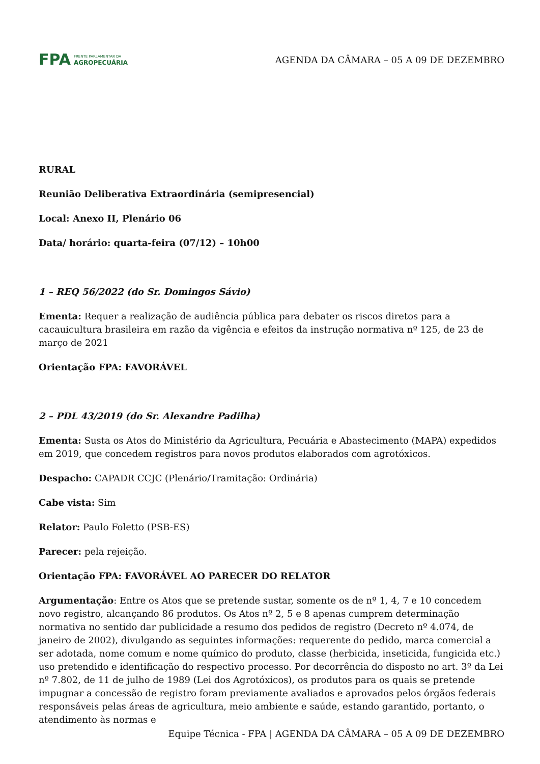FPA FRENTE PARLAMENTAR DA
AGROPECUÁRIA
AGENDA DA CÂMARA – 05 A 09 DE DEZEMBRO
RURAL
Reunião Deliberativa Extraordinária (semipresencial)
Local: Anexo II, Plenário 06
Data/ horário: quarta-feira (07/12) – 10h00
1 – REQ 56/2022 (do Sr. Domingos Sávio)
Ementa: Requer a realização de audiência pública para debater os riscos diretos para a cacauicultura brasileira em razão da vigência e efeitos da instrução normativa nº 125, de 23 de março de 2021
Orientação FPA: FAVORÁVEL
2 – PDL 43/2019 (do Sr. Alexandre Padilha)
Ementa: Susta os Atos do Ministério da Agricultura, Pecuária e Abastecimento (MAPA) expedidos em 2019, que concedem registros para novos produtos elaborados com agrotóxicos.
Despacho: CAPADR CCJC (Plenário/Tramitação: Ordinária)
Cabe vista: Sim
Relator: Paulo Foletto (PSB-ES)
Parecer: pela rejeição.
Orientação FPA: FAVORÁVEL AO PARECER DO RELATOR
Argumentação: Entre os Atos que se pretende sustar, somente os de nº 1, 4, 7 e 10 concedem novo registro, alcançando 86 produtos. Os Atos nº 2, 5 e 8 apenas cumprem determinação normativa no sentido dar publicidade a resumo dos pedidos de registro (Decreto nº 4.074, de janeiro de 2002), divulgando as seguintes informações: requerente do pedido, marca comercial a ser adotada, nome comum e nome químico do produto, classe (herbicida, inseticida, fungicida etc.) uso pretendido e identificação do respectivo processo. Por decorrência do disposto no art. 3º da Lei nº 7.802, de 11 de julho de 1989 (Lei dos Agrotóxicos), os produtos para os quais se pretende impugnar a concessão de registro foram previamente avaliados e aprovados pelos órgãos federais responsáveis pelas áreas de agricultura, meio ambiente e saúde, estando garantido, portanto, o atendimento às normas e
Equipe Técnica - FPA | AGENDA DA CÂMARA – 05 A 09 DE DEZEMBRO